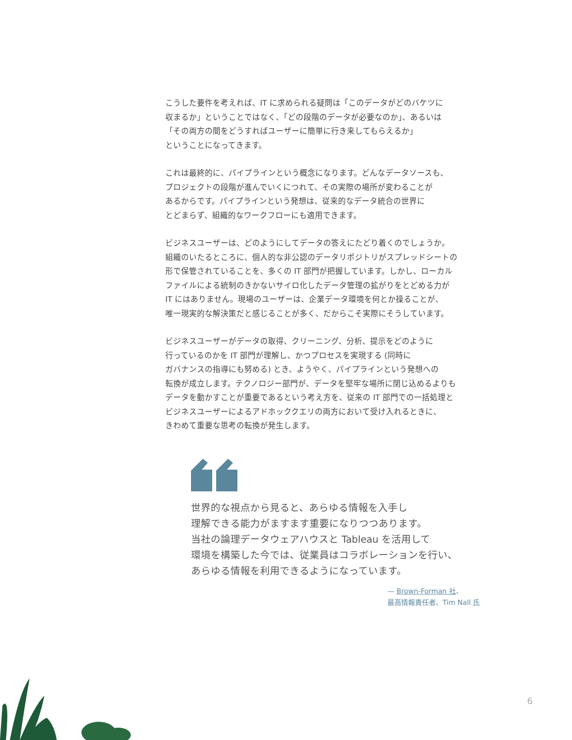こうした要件を考えれば、IT に求められる疑問は「このデータがどのバケツに
収まるか」ということではなく、「どの段階のデータが必要なのか」、あるいは
「その両方の間をどうすればユーザーに簡単に行き来してもらえるか」
ということになってきます。
これは最終的に、パイプラインという概念になります。どんなデータソースも、
プロジェクトの段階が進んでいくにつれて、その実際の場所が変わることが
あるからです。パイプラインという発想は、従来的なデータ統合の世界に
とどまらず、組織的なワークフローにも適用できます。
ビジネスユーザーは、どのようにしてデータの答えにたどり着くのでしょうか。
組織のいたるところに、個人的な非公認のデータリポジトリがスプレッドシートの
形で保管されていることを、多くの IT 部門が把握しています。しかし、ローカル
ファイルによる統制のきかないサイロ化したデータ管理の拡がりをとどめる力が
IT にはありません。現場のユーザーは、企業データ環境を何とか操ることが、
唯一現実的な解決策だと感じることが多く、だからこそ実際にそうしています。
ビジネスユーザーがデータの取得、クリーニング、分析、提示をどのように
行っているのかを IT 部門が理解し、かつプロセスを実現する (同時に
ガバナンスの指導にも努める) とき、ようやく、パイプラインという発想への
転換が成立します。テクノロジー部門が、データを堅牢な場所に閉じ込めるよりも
データを動かすことが重要であるという考え方を、従来の IT 部門での一括処理と
ビジネスユーザーによるアドホッククエリの両方において受け入れるときに、
きわめて重要な思考の転換が発生します。
世界的な視点から見ると、あらゆる情報を入手し
理解できる能力がますます重要になりつつあります。
当社の論理データウェアハウスと Tableau を活用して
環境を構築した今では、従業員はコラボレーションを行い、
あらゆる情報を利用できるようになっています。
— Brown-Forman 社、
最高情報責任者、Tim Nall 氏
6